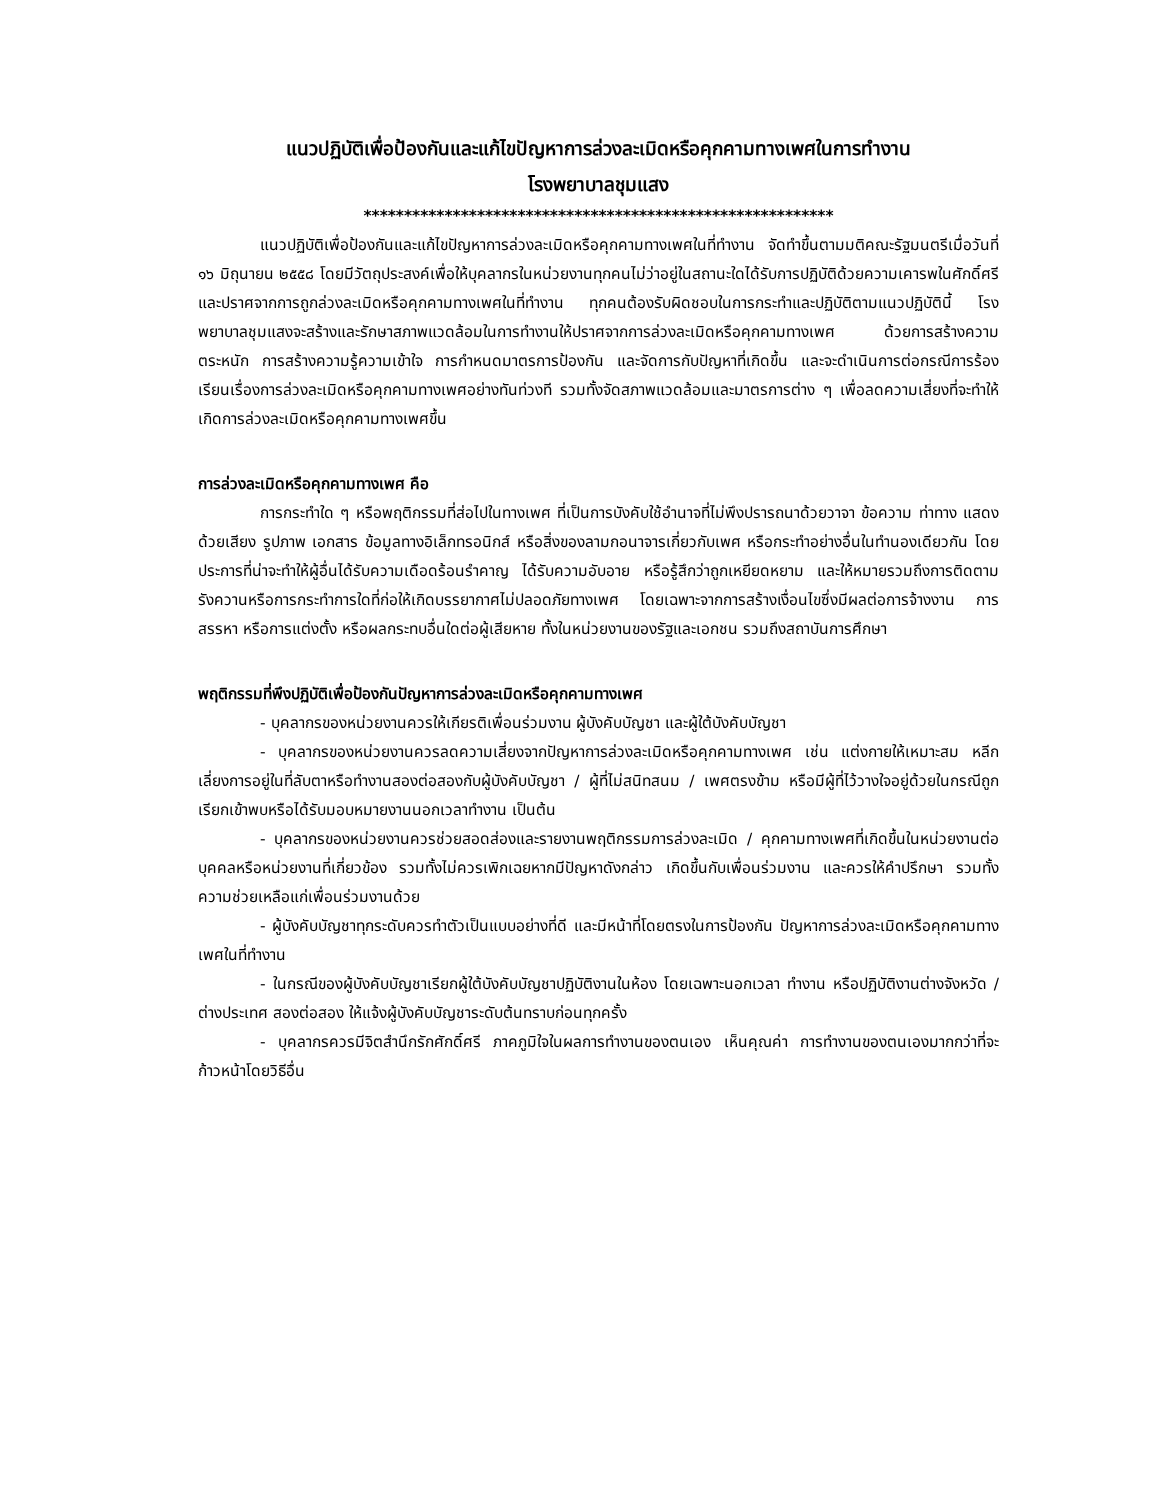แนวปฏิบัติเพื่อป้องกันและแก้ไขปัญหาการล่วงละเมิดหรือคุกคามทางเพศในการทำงาน
โรงพยาบาลชุมแสง
**********************************************************
แนวปฏิบัติเพื่อป้องกันและแก้ไขปัญหาการล่วงละเมิดหรือคุกคามทางเพศในที่ทำงาน จัดทำขึ้นตามมติคณะรัฐมนตรีเมื่อวันที่ ๑๖ มิถุนายน ๒๕๕๘ โดยมีวัตถุประสงค์เพื่อให้บุคลากรในหน่วยงานทุกคนไม่ว่าอยู่ในสถานะใดได้รับการปฏิบัติด้วยความเคารพในศักดิ์ศรี และปราศจากการถูกล่วงละเมิดหรือคุกคามทางเพศในที่ทำงาน ทุกคนต้องรับผิดชอบในการกระทำและปฏิบัติตามแนวปฏิบัตินี้ โรงพยาบาลชุมแสงจะสร้างและรักษาสภาพแวดล้อมในการทำงานให้ปราศจากการล่วงละเมิดหรือคุกคามทางเพศ ด้วยการสร้างความตระหนัก การสร้างความรู้ความเข้าใจ การกำหนดมาตรการป้องกัน และจัดการกับปัญหาที่เกิดขึ้น และจะดำเนินการต่อกรณีการร้องเรียนเรื่องการล่วงละเมิดหรือคุกคามทางเพศอย่างทันท่วงที รวมทั้งจัดสภาพแวดล้อมและมาตรการต่าง ๆ เพื่อลดความเสี่ยงที่จะทำให้เกิดการล่วงละเมิดหรือคุกคามทางเพศขึ้น
การล่วงละเมิดหรือคุกคามทางเพศ คือ
การกระทำใด ๆ หรือพฤติกรรมที่ส่อไปในทางเพศ ที่เป็นการบังคับใช้อำนาจที่ไม่พึงปรารถนาด้วยวาจา ข้อความ ท่าทาง แสดงด้วยเสียง รูปภาพ เอกสาร ข้อมูลทางอิเล็กทรอนิกส์ หรือสิ่งของลามกอนาจารเกี่ยวกับเพศ หรือกระทำอย่างอื่นในทำนองเดียวกัน โดยประการที่น่าจะทำให้ผู้อื่นได้รับความเดือดร้อนรำคาญ ได้รับความอับอาย หรือรู้สึกว่าถูกเหยียดหยาม และให้หมายรวมถึงการติดตามรังควานหรือการกระทำการใดที่ก่อให้เกิดบรรยากาศไม่ปลอดภัยทางเพศ โดยเฉพาะจากการสร้างเงื่อนไขซึ่งมีผลต่อการจ้างงาน การสรรหา หรือการแต่งตั้ง หรือผลกระทบอื่นใดต่อผู้เสียหาย ทั้งในหน่วยงานของรัฐและเอกชน รวมถึงสถาบันการศึกษา
พฤติกรรมที่พึงปฏิบัติเพื่อป้องกันปัญหาการล่วงละเมิดหรือคุกคามทางเพศ
- บุคลากรของหน่วยงานควรให้เกียรติเพื่อนร่วมงาน ผู้บังคับบัญชา และผู้ใต้บังคับบัญชา
- บุคลากรของหน่วยงานควรลดความเสี่ยงจากปัญหาการล่วงละเมิดหรือคุกคามทางเพศ เช่น แต่งกายให้เหมาะสม หลีกเลี่ยงการอยู่ในที่ลับตาหรือทำงานสองต่อสองกับผู้บังคับบัญชา / ผู้ที่ไม่สนิทสนม / เพศตรงข้าม หรือมีผู้ที่ไว้วางใจอยู่ด้วยในกรณีถูกเรียกเข้าพบหรือได้รับมอบหมายงานนอกเวลาทำงาน เป็นต้น
- บุคลากรของหน่วยงานควรช่วยสอดส่องและรายงานพฤติกรรมการล่วงละเมิด / คุกคามทางเพศที่เกิดขึ้นในหน่วยงานต่อบุคคลหรือหน่วยงานที่เกี่ยวข้อง รวมทั้งไม่ควรเพิกเฉยหากมีปัญหาดังกล่าว เกิดขึ้นกับเพื่อนร่วมงาน และควรให้คำปรึกษา รวมทั้งความช่วยเหลือแก่เพื่อนร่วมงานด้วย
- ผู้บังคับบัญชาทุกระดับควรทำตัวเป็นแบบอย่างที่ดี และมีหน้าที่โดยตรงในการป้องกัน ปัญหาการล่วงละเมิดหรือคุกคามทางเพศในที่ทำงาน
- ในกรณีของผู้บังคับบัญชาเรียกผู้ใต้บังคับบัญชาปฏิบัติงานในห้อง โดยเฉพาะนอกเวลา ทำงาน หรือปฏิบัติงานต่างจังหวัด / ต่างประเทศ สองต่อสอง ให้แจ้งผู้บังคับบัญชาระดับต้นทราบก่อนทุกครั้ง
- บุคลากรควรมีจิตสำนึกรักศักดิ์ศรี ภาคภูมิใจในผลการทำงานของตนเอง เห็นคุณค่า การทำงานของตนเองมากกว่าที่จะก้าวหน้าโดยวิธีอื่น